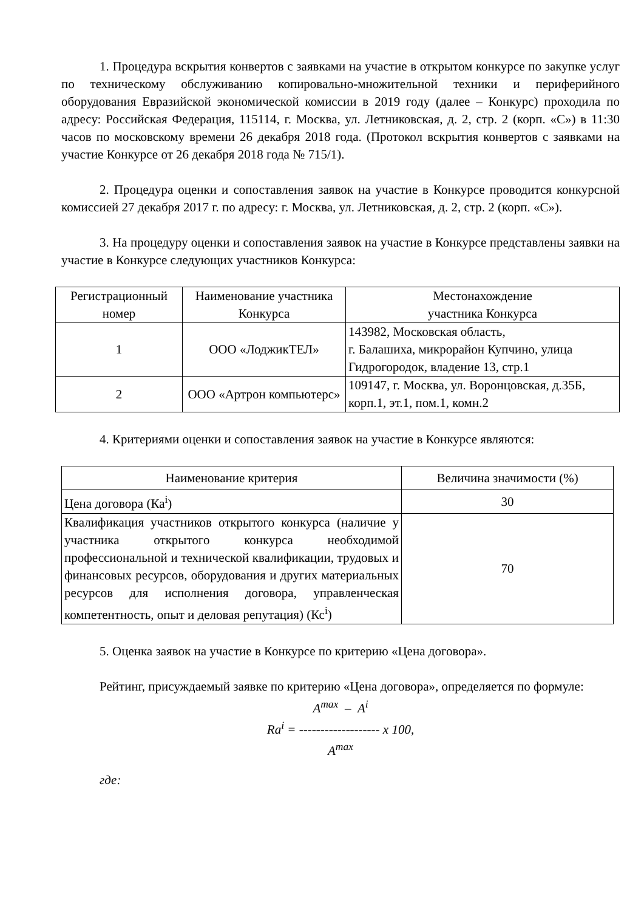1. Процедура вскрытия конвертов с заявками на участие в открытом конкурсе по закупке услуг по техническому обслуживанию копировально-множительной техники и периферийного оборудования Евразийской экономической комиссии в 2019 году (далее – Конкурс) проходила по адресу: Российская Федерация, 115114, г. Москва, ул. Летниковская, д. 2, стр. 2 (корп. «С») в 11:30 часов по московскому времени 26 декабря 2018 года. (Протокол вскрытия конвертов с заявками на участие Конкурсе от 26 декабря 2018 года № 715/1).
2. Процедура оценки и сопоставления заявок на участие в Конкурсе проводится конкурсной комиссией 27 декабря 2017 г. по адресу: г. Москва, ул. Летниковская, д. 2, стр. 2 (корп. «С»).
3. На процедуру оценки и сопоставления заявок на участие в Конкурсе представлены заявки на участие в Конкурсе следующих участников Конкурса:
| Регистрационный номер | Наименование участника Конкурса | Местонахождение участника Конкурса |
| --- | --- | --- |
| 1 | ООО «ЛоджикТЕЛ» | 143982, Московская область, г. Балашиха, микрорайон Купчино, улица Гидрогородок, владение 13, стр.1 |
| 2 | ООО «Артрон компьютерс» | 109147, г. Москва, ул. Воронцовская, д.35Б, корп.1, эт.1, пом.1, комн.2 |
4. Критериями оценки и сопоставления заявок на участие в Конкурсе являются:
| Наименование критерия | Величина значимости (%) |
| --- | --- |
| Цена договора (Ка<sup>i</sup>) | 30 |
| Квалификация участников открытого конкурса (наличие у участника открытого конкурса необходимой профессиональной и технической квалификации, трудовых и финансовых ресурсов, оборудования и других материальных ресурсов для исполнения договора, управленческая компетентность, опыт и деловая репутация) (Кс<sup>i</sup>) | 70 |
5. Оценка заявок на участие в Конкурсе по критерию «Цена договора».
Рейтинг, присуждаемый заявке по критерию «Цена договора», определяется по формуле:
A<sup>max</sup> – A<sup>i</sup>
Ra<sup>i</sup> = ------------------- x 100,
A<sup>max</sup>
где: